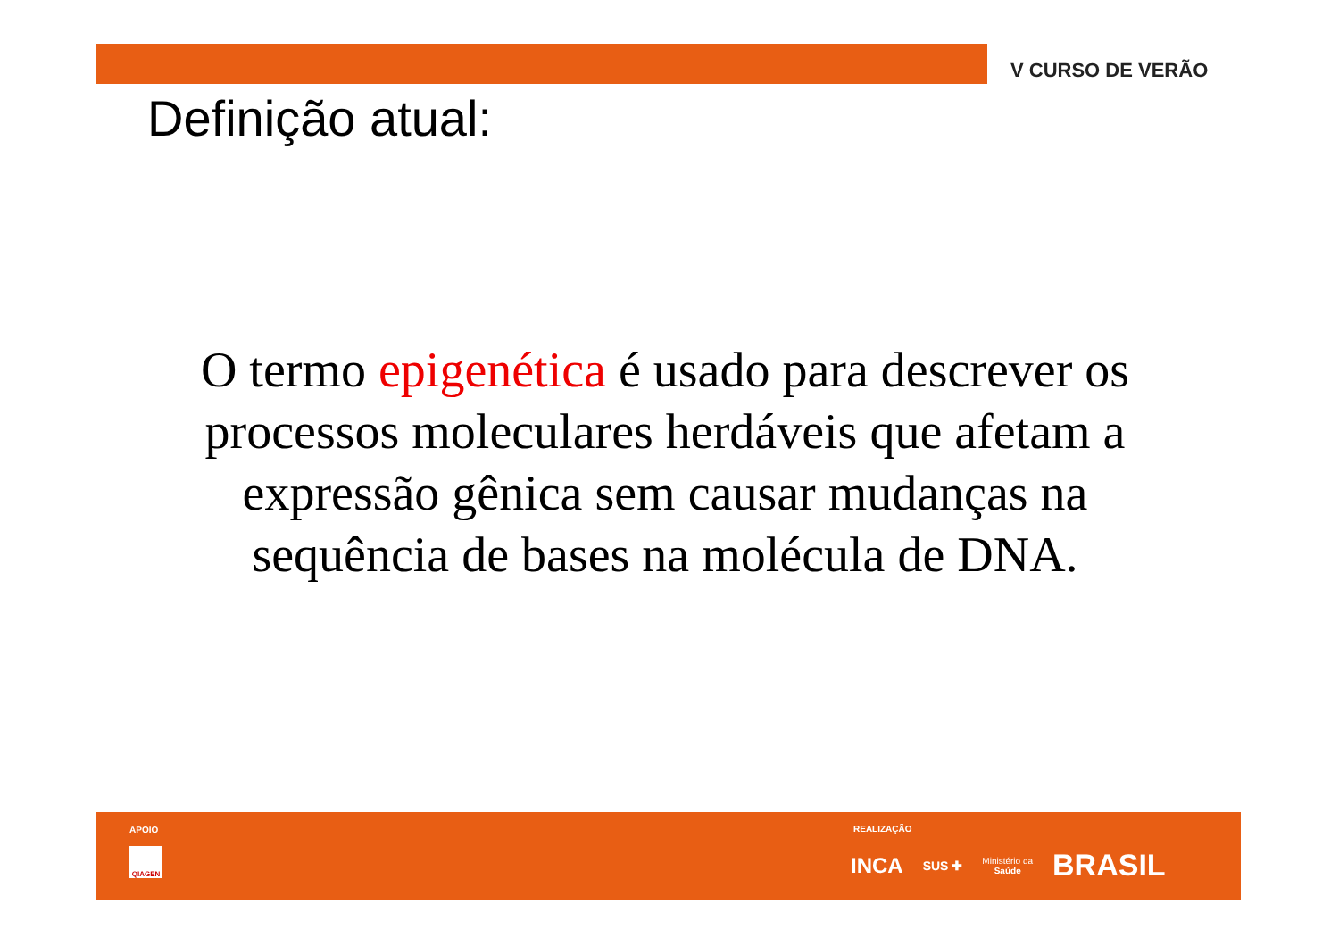V CURSO DE VERÃO
Definição atual:
O termo epigenética é usado para descrever os processos moleculares herdáveis que afetam a expressão gênica sem causar mudanças na sequência de bases na molécula de DNA.
APOIO
QIAGEN
REALIZAÇÃO
INCA SUS ✚ Ministério da
Saúde BRASIL